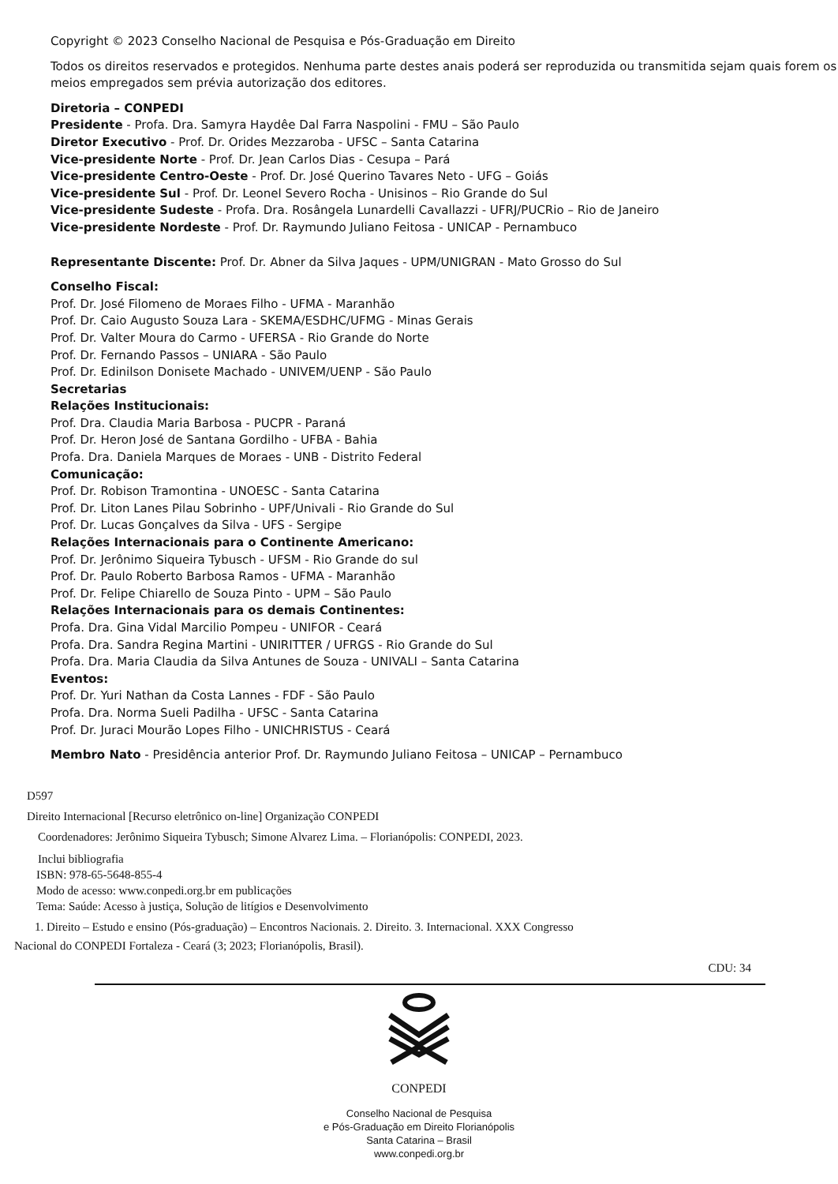Copyright © 2023 Conselho Nacional de Pesquisa e Pós-Graduação em Direito
Todos os direitos reservados e protegidos. Nenhuma parte destes anais poderá ser reproduzida ou transmitida sejam quais forem os meios empregados sem prévia autorização dos editores.
Diretoria – CONPEDI
Presidente - Profa. Dra. Samyra Haydêe Dal Farra Naspolini - FMU – São Paulo
Diretor Executivo - Prof. Dr. Orides Mezzaroba - UFSC – Santa Catarina
Vice-presidente Norte - Prof. Dr. Jean Carlos Dias - Cesupa – Pará
Vice-presidente Centro-Oeste - Prof. Dr. José Querino Tavares Neto - UFG – Goiás
Vice-presidente Sul - Prof. Dr. Leonel Severo Rocha - Unisinos – Rio Grande do Sul
Vice-presidente Sudeste - Profa. Dra. Rosângela Lunardelli Cavallazzi - UFRJ/PUCRio – Rio de Janeiro
Vice-presidente Nordeste - Prof. Dr. Raymundo Juliano Feitosa - UNICAP - Pernambuco
Representante Discente: Prof. Dr. Abner da Silva Jaques - UPM/UNIGRAN - Mato Grosso do Sul
Conselho Fiscal:
Prof. Dr. José Filomeno de Moraes Filho - UFMA - Maranhão
Prof. Dr. Caio Augusto Souza Lara - SKEMA/ESDHC/UFMG - Minas Gerais
Prof. Dr. Valter Moura do Carmo - UFERSA - Rio Grande do Norte
Prof. Dr. Fernando Passos – UNIARA - São Paulo
Prof. Dr. Edinilson Donisete Machado - UNIVEM/UENP - São Paulo
Secretarias
Relações Institucionais:
Prof. Dra. Claudia Maria Barbosa - PUCPR - Paraná
Prof. Dr. Heron José de Santana Gordilho - UFBA - Bahia
Profa. Dra. Daniela Marques de Moraes - UNB - Distrito Federal
Comunicação:
Prof. Dr. Robison Tramontina - UNOESC - Santa Catarina
Prof. Dr. Liton Lanes Pilau Sobrinho - UPF/Univali - Rio Grande do Sul
Prof. Dr. Lucas Gonçalves da Silva - UFS - Sergipe
Relações Internacionais para o Continente Americano:
Prof. Dr. Jerônimo Siqueira Tybusch - UFSM - Rio Grande do sul
Prof. Dr. Paulo Roberto Barbosa Ramos - UFMA - Maranhão
Prof. Dr. Felipe Chiarello de Souza Pinto - UPM – São Paulo
Relações Internacionais para os demais Continentes:
Profa. Dra. Gina Vidal Marcilio Pompeu - UNIFOR - Ceará
Profa. Dra. Sandra Regina Martini - UNIRITTER / UFRGS - Rio Grande do Sul
Profa. Dra. Maria Claudia da Silva Antunes de Souza - UNIVALI – Santa Catarina
Eventos:
Prof. Dr. Yuri Nathan da Costa Lannes - FDF - São Paulo
Profa. Dra. Norma Sueli Padilha - UFSC - Santa Catarina
Prof. Dr. Juraci Mourão Lopes Filho - UNICHRISTUS - Ceará
Membro Nato - Presidência anterior Prof. Dr. Raymundo Juliano Feitosa – UNICAP – Pernambuco
D597
Direito Internacional [Recurso eletrônico on-line] Organização CONPEDI
Coordenadores: Jerônimo Siqueira Tybusch; Simone Alvarez Lima. – Florianópolis: CONPEDI, 2023.
Inclui bibliografia
ISBN: 978-65-5648-855-4
Modo de acesso: www.conpedi.org.br em publicações
Tema: Saúde: Acesso à justiça, Solução de litígios e Desenvolvimento
1. Direito – Estudo e ensino (Pós-graduação) – Encontros Nacionais. 2. Direito. 3. Internacional. XXX Congresso
Nacional do CONPEDI Fortaleza - Ceará (3; 2023; Florianópolis, Brasil).
CDU: 34
CONPEDI
Conselho Nacional de Pesquisa
e Pós-Graduação em Direito Florianópolis
Santa Catarina – Brasil
www.conpedi.org.br